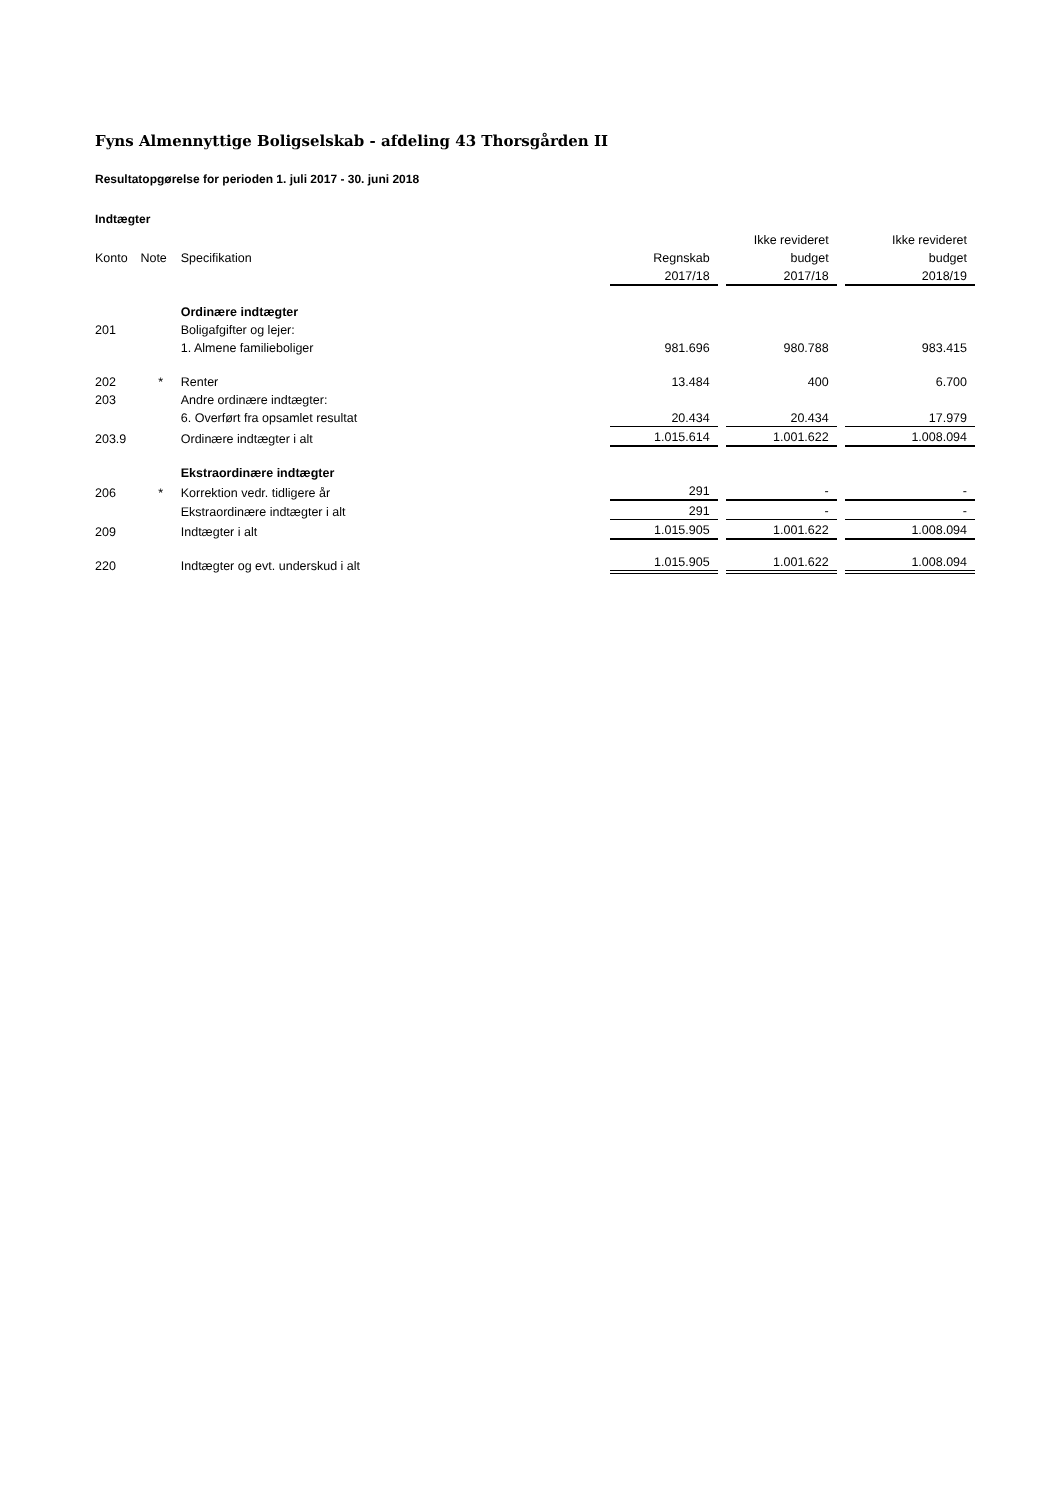Fyns Almennyttige Boligselskab - afdeling 43 Thorsgården II
Resultatopgørelse for perioden 1. juli 2017 - 30. juni 2018
Indtægter
| | | | | | Ikke revideret | | Ikke revideret |
| Konto | Note | Specifikation | Regnskab | | budget | | budget |
| | | | 2017/18 | | 2017/18 | | 2018/19 |
| | | Ordinære indtægter | | | | | |
| 201 | | Boligafgifter og lejer: | | | | | |
| | | 1. Almene familieboliger | 981.696 | | 980.788 | | 983.415 |
| 202 | * | Renter | 13.484 | | 400 | | 6.700 |
| 203 | | Andre ordinære indtægter: | | | | | |
| | | 6. Overført fra opsamlet resultat | 20.434 | | 20.434 | | 17.979 |
| 203.9 | | Ordinære indtægter i alt | 1.015.614 | | 1.001.622 | | 1.008.094 |
| | | Ekstraordinære indtægter | | | | | |
| 206 | * | Korrektion vedr. tidligere år | 291 | | - | | - |
| | | Ekstraordinære indtægter i alt | 291 | | - | | - |
| 209 | | Indtægter i alt | 1.015.905 | | 1.001.622 | | 1.008.094 |
| 220 | | Indtægter og evt. underskud i alt | 1.015.905 | | 1.001.622 | | 1.008.094 |